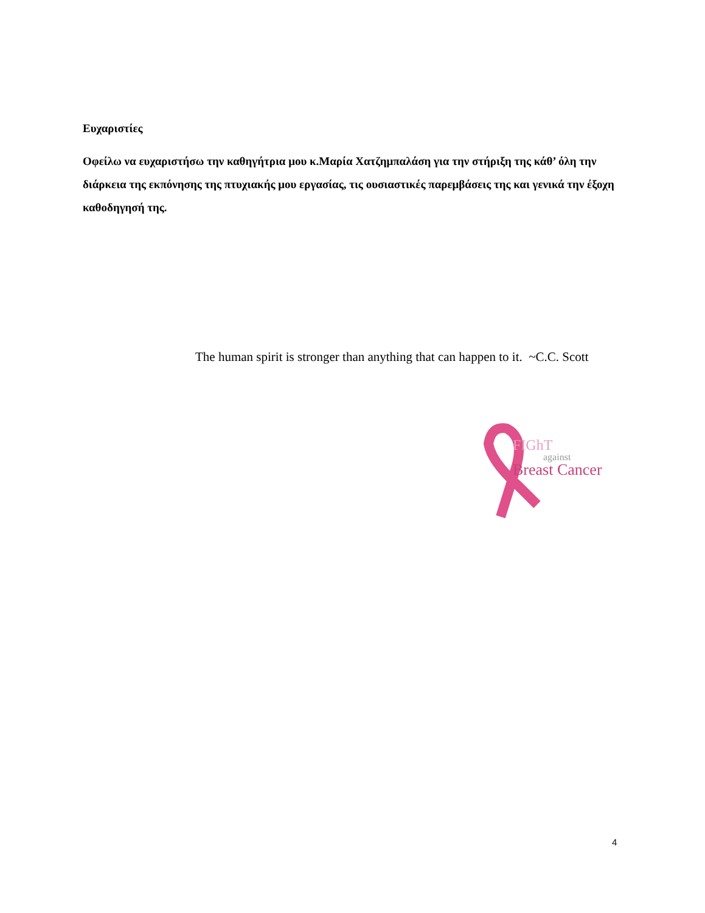Ευχαριστίες
Οφείλω να ευχαριστήσω την καθηγήτρια μου κ.Μαρία Χατζημπαλάση για την στήριξη της κάθ’ όλη την διάρκεια της εκπόνησης της πτυχιακής μου εργασίας, τις ουσιαστικές παρεμβάσεις της και γενικά την έξοχη καθοδηγησή της.
The human spirit is stronger than anything that can happen to it. ~C.C. Scott
FIGhT
against
Breast Cancer
4